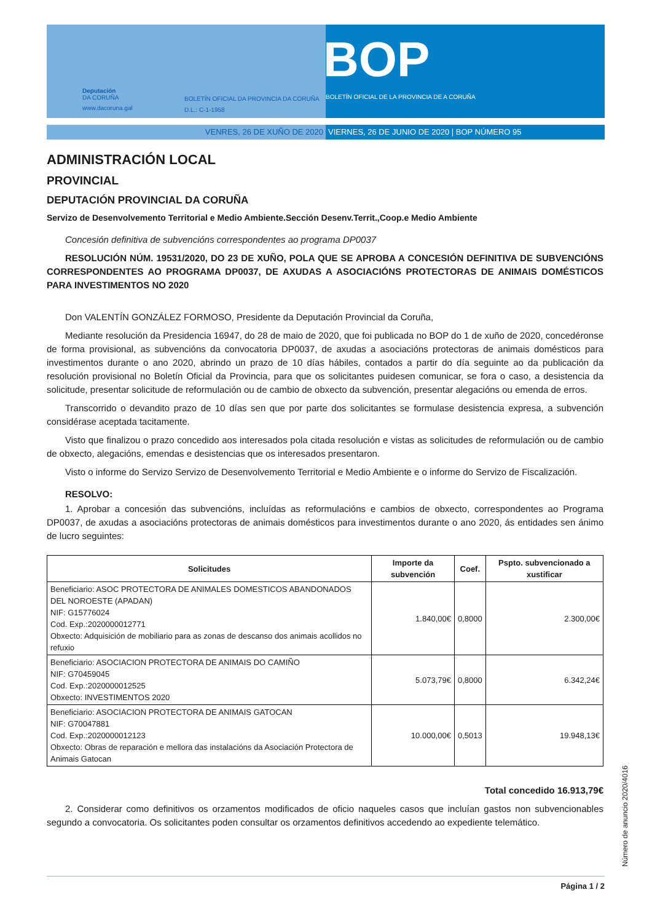Deputación
DA CORUÑA
www.dacoruna.gal
BOLETÍN OFICIAL DA PROVINCIA DA CORUÑA
D.L.: C-1-1958
BOP
BOLETÍN OFICIAL DE LA PROVINCIA DE A CORUÑA
VENRES, 26 DE XUÑO DE 2020 VIERNES, 26 DE JUNIO DE 2020 | BOP NÚMERO 95
ADMINISTRACIÓN LOCAL
PROVINCIAL
DEPUTACIÓN PROVINCIAL DA CORUÑA
Servizo de Desenvolvemento Territorial e Medio Ambiente.Sección Desenv.Territ.,Coop.e Medio Ambiente
Concesión definitiva de subvencións correspondentes ao programa DP0037
RESOLUCIÓN NÚM. 19531/2020, DO 23 DE XUÑO, POLA QUE SE APROBA A CONCESIÓN DEFINITIVA DE SUBVENCIÓNS CORRESPONDENTES AO PROGRAMA DP0037, DE AXUDAS A ASOCIACIÓNS PROTECTORAS DE ANIMAIS DOMÉSTICOS PARA INVESTIMENTOS NO 2020
Don VALENTÍN GONZÁLEZ FORMOSO, Presidente da Deputación Provincial da Coruña,
Mediante resolución da Presidencia 16947, do 28 de maio de 2020, que foi publicada no BOP do 1 de xuño de 2020, concedéronse de forma provisional, as subvencións da convocatoria DP0037, de axudas a asociacións protectoras de animais domésticos para investimentos durante o ano 2020, abrindo un prazo de 10 días hábiles, contados a partir do día seguinte ao da publicación da resolución provisional no Boletín Oficial da Provincia, para que os solicitantes puidesen comunicar, se fora o caso, a desistencia da solicitude, presentar solicitude de reformulación ou de cambio de obxecto da subvención, presentar alegacións ou emenda de erros.
Transcorrido o devandito prazo de 10 días sen que por parte dos solicitantes se formulase desistencia expresa, a subvención considérase aceptada tacitamente.
Visto que finalizou o prazo concedido aos interesados pola citada resolución e vistas as solicitudes de reformulación ou de cambio de obxecto, alegacións, emendas e desistencias que os interesados presentaron.
Visto o informe do Servizo Servizo de Desenvolvemento Territorial e Medio Ambiente e o informe do Servizo de Fiscalización.
RESOLVO:
1. Aprobar a concesión das subvencións, incluídas as reformulacións e cambios de obxecto, correspondentes ao Programa DP0037, de axudas a asociacións protectoras de animais domésticos para investimentos durante o ano 2020, ás entidades sen ánimo de lucro seguintes:
| Solicitudes | Importe da subvención | Coef. | Pspto. subvencionado a xustificar |
| --- | --- | --- | --- |
| Beneficiario: ASOC PROTECTORA DE ANIMALES DOMESTICOS ABANDONADOS DEL NOROESTE (APADAN) NIF: G15776024 Cod. Exp.:2020000012771 Obxecto: Adquisición de mobiliario para as zonas de descanso dos animais acollidos no refuxio | 1.840,00€ | 0,8000 | 2.300,00€ |
| Beneficiario: ASOCIACION PROTECTORA DE ANIMAIS DO CAMIÑO NIF: G70459045 Cod. Exp.:2020000012525 Obxecto: INVESTIMENTOS 2020 | 5.073,79€ | 0,8000 | 6.342,24€ |
| Beneficiario: ASOCIACION PROTECTORA DE ANIMAIS GATOCAN NIF: G70047881 Cod. Exp.:2020000012123 Obxecto: Obras de reparación e mellora das instalacións da Asociación Protectora de Animais Gatocan | 10.000,00€ | 0,5013 | 19.948,13€ |
Total concedido 16.913,79€
2. Considerar como definitivos os orzamentos modificados de oficio naqueles casos que incluían gastos non subvencionables segundo a convocatoria. Os solicitantes poden consultar os orzamentos definitivos accedendo ao expediente telemático.
Número de anuncio 2020/4016
Página 1 / 2